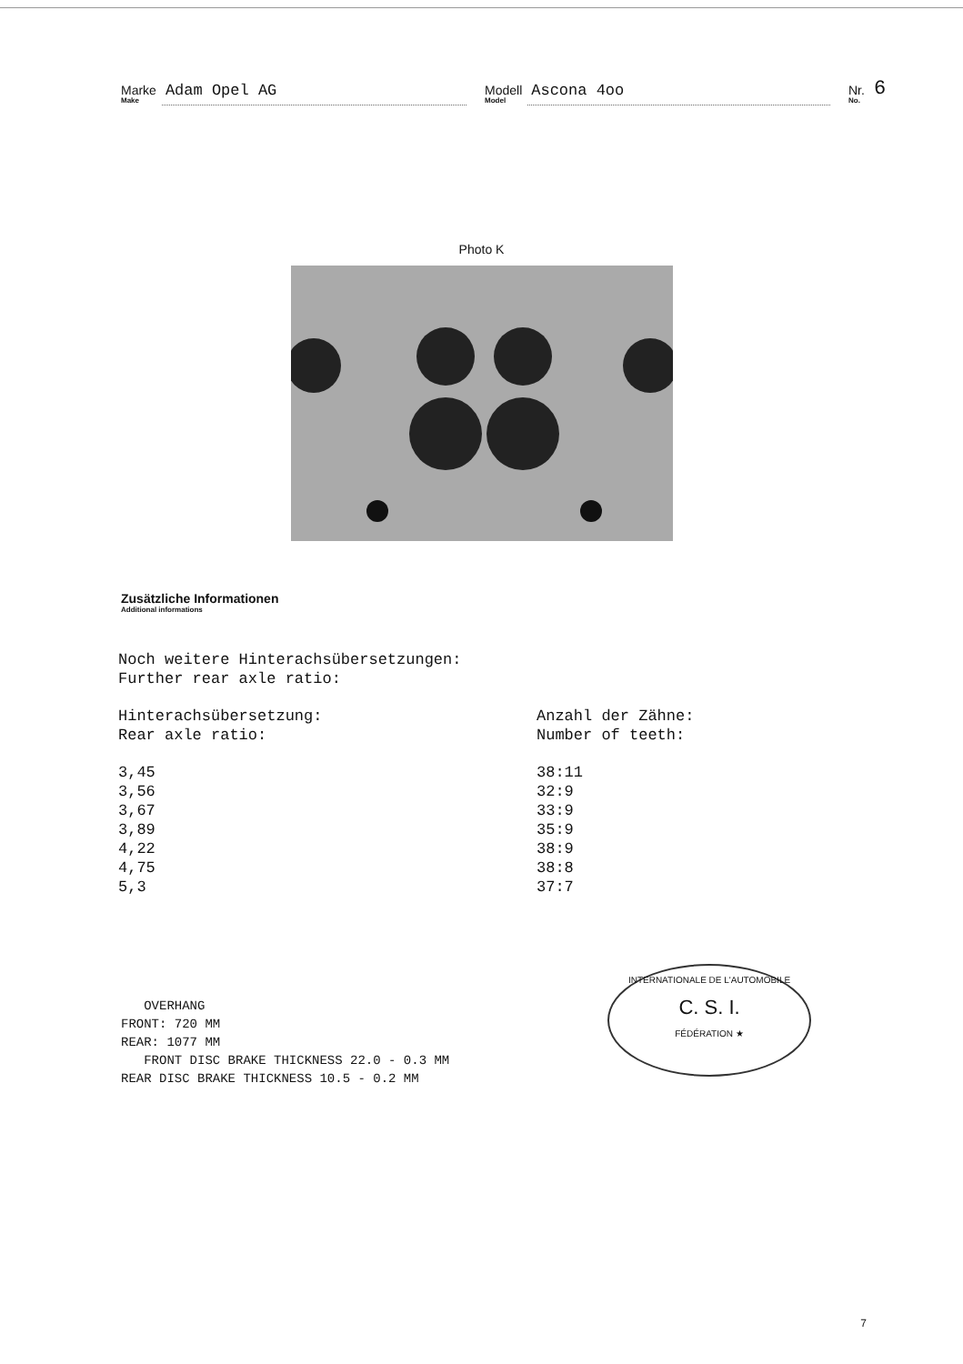Marke
Make
Adam Opel AG
Modell
Model
Ascona 4oo
Nr.
No.
6
Photo K
Zusätzliche Informationen
Additional informations
Noch weitere Hinterachsübersetzungen:
Further rear axle ratio:
| Hinterachsübersetzung: Rear axle ratio: | Anzahl der Zähne: Number of teeth: |
| 3,45 | 38:11 |
| 3,56 | 32:9 |
| 3,67 | 33:9 |
| 3,89 | 35:9 |
| 4,22 | 38:9 |
| 4,75 | 38:8 |
| 5,3 | 37:7 |
OVERHANG
FRONT: 720 MM
REAR: 1077 MM
FRONT DISC BRAKE THICKNESS 22.0 - 0.3 MM
REAR DISC BRAKE THICKNESS 10.5 - 0.2 MM
INTERNATIONALE DE L'AUTOMOBILE
C. S. I.
FÉDÉRATION ★
7